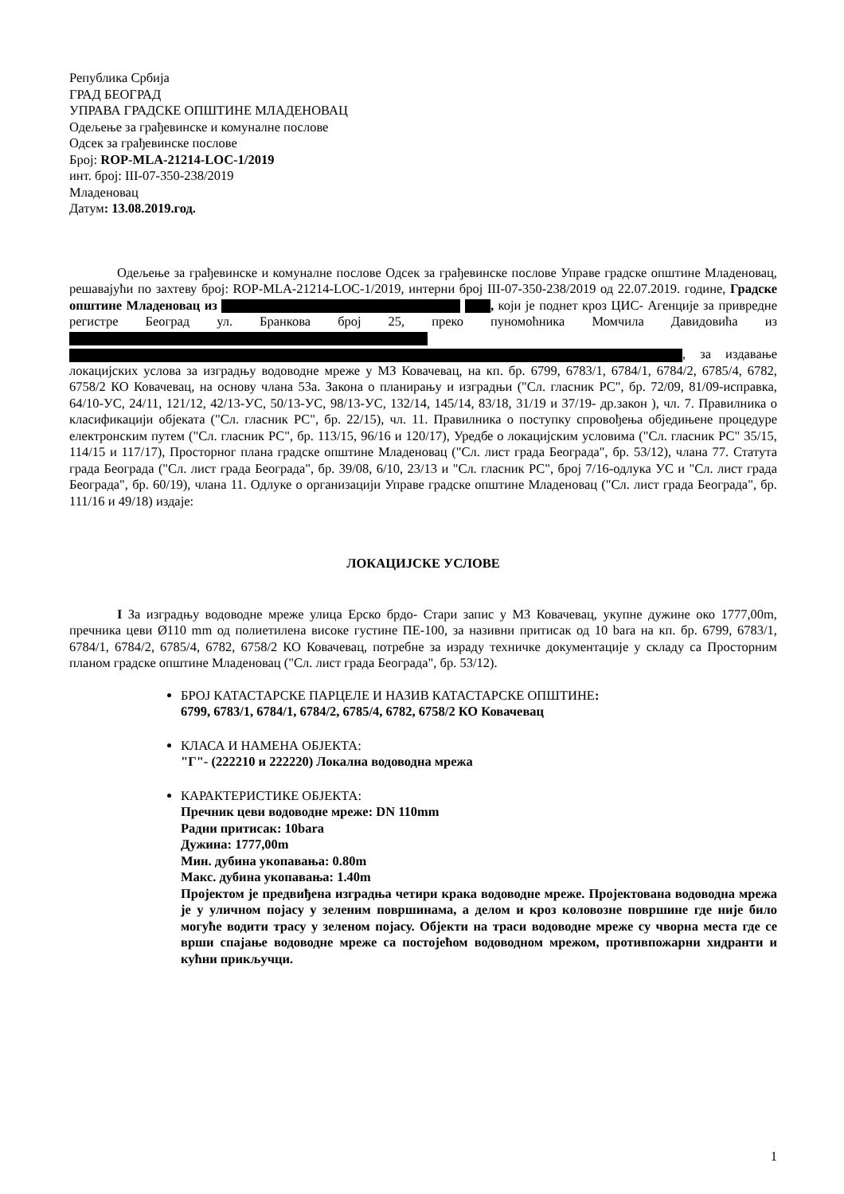Република Србија
ГРАД БЕОГРАД
УПРАВА ГРАДСКЕ ОПШТИНЕ МЛАДЕНОВАЦ
Одељење за грађевинске и комуналне послове
Одсек за грађевинске послове
Број: ROP-MLA-21214-LOC-1/2019
инт. број: III-07-350-238/2019
Младеновац
Датум: 13.08.2019.год.
Одељење за грађевинске и комуналне послове Одсек за грађевинске послове Управе градске општине Младеновац, решавајући по захтеву број: ROP-MLA-21214-LOC-1/2019, интерни број III-07-350-238/2019 од 22.07.2019. године, Градске општине Младеновац из , који је поднет кроз ЦИС- Агенције за привредне регистре Београд ул. Бранкова број 25, преко пуномоћника Момчила Давидовића из , за издавање локацијских услова за изградњу водоводне мреже у МЗ Ковачевац, на кп. бр. 6799, 6783/1, 6784/1, 6784/2, 6785/4, 6782, 6758/2 КО Ковачевац, на основу члана 53а. Закона о планирању и изградњи ("Сл. гласник РС", бр. 72/09, 81/09-исправка, 64/10-УС, 24/11, 121/12, 42/13-УС, 50/13-УС, 98/13-УС, 132/14, 145/14, 83/18, 31/19 и 37/19- др.закон ), чл. 7. Правилника о класификацији објеката ("Сл. гласник РС", бр. 22/15), чл. 11. Правилника о поступку спровођења обједињене процедуре електронским путем ("Сл. гласник РС", бр. 113/15, 96/16 и 120/17), Уредбе о локацијским условима ("Сл. гласник РС" 35/15, 114/15 и 117/17), Просторног плана градске општине Младеновац ("Сл. лист града Београда", бр. 53/12), члана 77. Статута града Београда ("Сл. лист града Београда", бр. 39/08, 6/10, 23/13 и "Сл. гласник РС", број 7/16-одлука УС и "Сл. лист града Београда", бр. 60/19), члана 11. Одлуке о организацији Управе градске општине Младеновац ("Сл. лист града Београда", бр. 111/16 и 49/18) издаје:
ЛОКАЦИЈСКЕ УСЛОВЕ
I За изградњу водоводне мреже улица Ерско брдо- Стари запис у МЗ Ковачевац, укупне дужине око 1777,00m, пречника цеви Ø110 mm од полиетилена високе густине ПЕ-100, за називни притисак од 10 bara на кп. бр. 6799, 6783/1, 6784/1, 6784/2, 6785/4, 6782, 6758/2 КО Ковачевац, потребне за израду техничке документације у складу са Просторним планом градске општине Младеновац ("Сл. лист града Београда", бр. 53/12).
БРОЈ КАТАСТАРСКЕ ПАРЦЕЛЕ И НАЗИВ КАТАСТАРСКЕ ОПШТИНЕ:
6799, 6783/1, 6784/1, 6784/2, 6785/4, 6782, 6758/2 КО Ковачевац
КЛАСА И НАМЕНА ОБЈЕКТА:
"Г"- (222210 и 222220) Локална водоводна мрежа
КАРАКТЕРИСТИКЕ ОБЈЕКТА:
Пречник цеви водоводне мреже: DN 110mm
Радни притисак: 10bara
Дужина: 1777,00m
Мин. дубина укопавања: 0.80m
Макс. дубина укопавања: 1.40m
Пројектом је предвиђена изградња четири крака водоводне мреже. Пројектована водоводна мрежа је у уличном појасу у зеленим површинама, а делом и кроз коловозне површине где није било могуће водити трасу у зеленом појасу. Објекти на траси водоводне мреже су чворна места где се врши спајање водоводне мреже са постојећом водоводном мрежом, противпожарни хидранти и кућни прикључци.
1